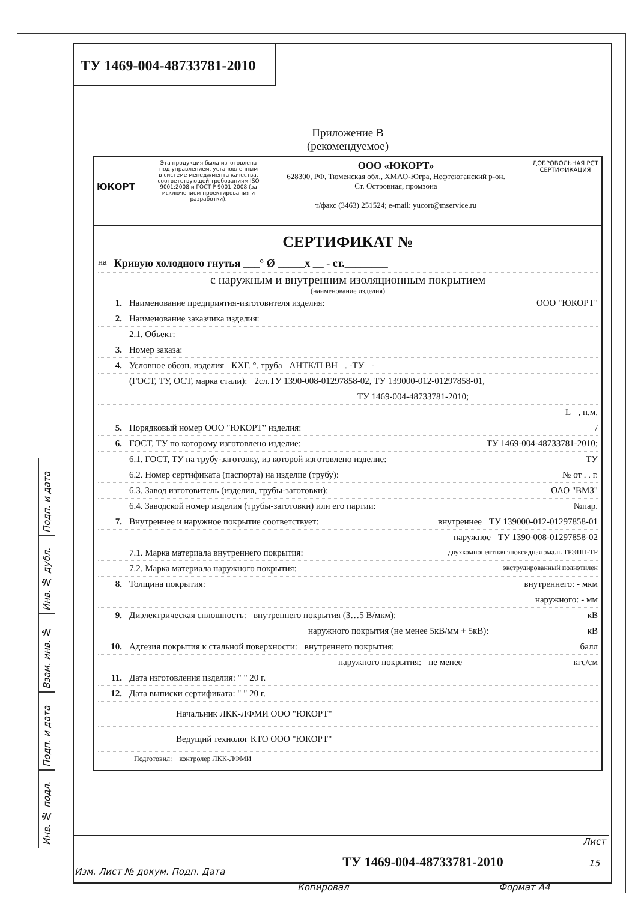ТУ 1469-004-48733781-2010
Подп. и дата
Инв. № дубл.
Взам. инв. №
Подп. и дата
Инв. № подл.
Приложение В
(рекомендуемое)
ЮКОРТ
Эта продукция была изготовлена под управлением, установленным в системе менеджмента качества, соответствующей требованиям ISO 9001:2008 и ГОСТ Р 9001-2008 (за исключением проектирования и разработки).
ООО «ЮКОРТ»
628300, РФ, Тюменская обл., ХМАО-Югра, Нефтеюганский р-он.
Ст. Островная, промзона
т/факс (3463) 251524; e-mail: yucort@mservice.ru
ДОБРОВОЛЬНАЯ РСТ СЕРТИФИКАЦИЯ
СЕРТИФИКАТ №
на Кривую холодного гнутья ___° Ø _____x __ - ст.________
с наружным и внутренним изоляционным покрытием
(наименование изделия)
1. Наименование предприятия-изготовителя изделия: ООО "ЮКОРТ"
2. Наименование заказчика изделия:
2.1. Объект:
3. Номер заказа:
4. Условное обозн. изделия КХГ. °. труба АНТК/П ВН. -ТУ -
(ГОСТ, ТУ, ОСТ, марка стали): 2сл.ТУ 1390-008-01297858-02, ТУ 139000-012-01297858-01,
ТУ 1469-004-48733781-2010;
L= , п.м.
5. Порядковый номер ООО "ЮКОРТ" изделия: /
6. ГОСТ, ТУ по которому изготовлено изделие: ТУ 1469-004-48733781-2010;
6.1. ГОСТ, ТУ на трубу-заготовку, из которой изготовлено изделие: ТУ
6.2. Номер сертификата (паспорта) на изделие (трубу): № от . . г.
6.3. Завод изготовитель (изделия, трубы-заготовки): ОАО "ВМЗ"
6.4. Заводской номер изделия (трубы-заготовки) или его партии: №пар.
7. Внутреннее и наружное покрытие соответствует: внутреннее ТУ 139000-012-01297858-01
наружное ТУ 1390-008-01297858-02
7.1. Марка материала внутреннего покрытия: двухкомпонентная эпоксидная эмаль ТРЭПП-ТР
7.2. Марка материала наружного покрытия: экструдированный полиэтилен
8. Толщина покрытия: внутреннего: - мкм
наружного: - мм
9. Диэлектрическая сплошность: внутреннего покрытия (3…5 В/мкм): кВ
наружного покрытия (не менее 5кВ/мм + 5кВ): кВ
10. Адгезия покрытия к стальной поверхности: внутреннего покрытия: балл
наружного покрытия: не менее кгс/см
11. Дата изготовления изделия: " " 20 г.
12. Дата выписки сертификата: " " 20 г.
Начальник ЛКК-ЛФМИ ООО "ЮКОРТ"
Ведущий технолог КТО ООО "ЮКОРТ"
Подготовил: контролер ЛКК-ЛФМИ
Изм. Лист № докум. Подп. Дата
ТУ 1469-004-48733781-2010
Лист
15
Копировал Формат A4